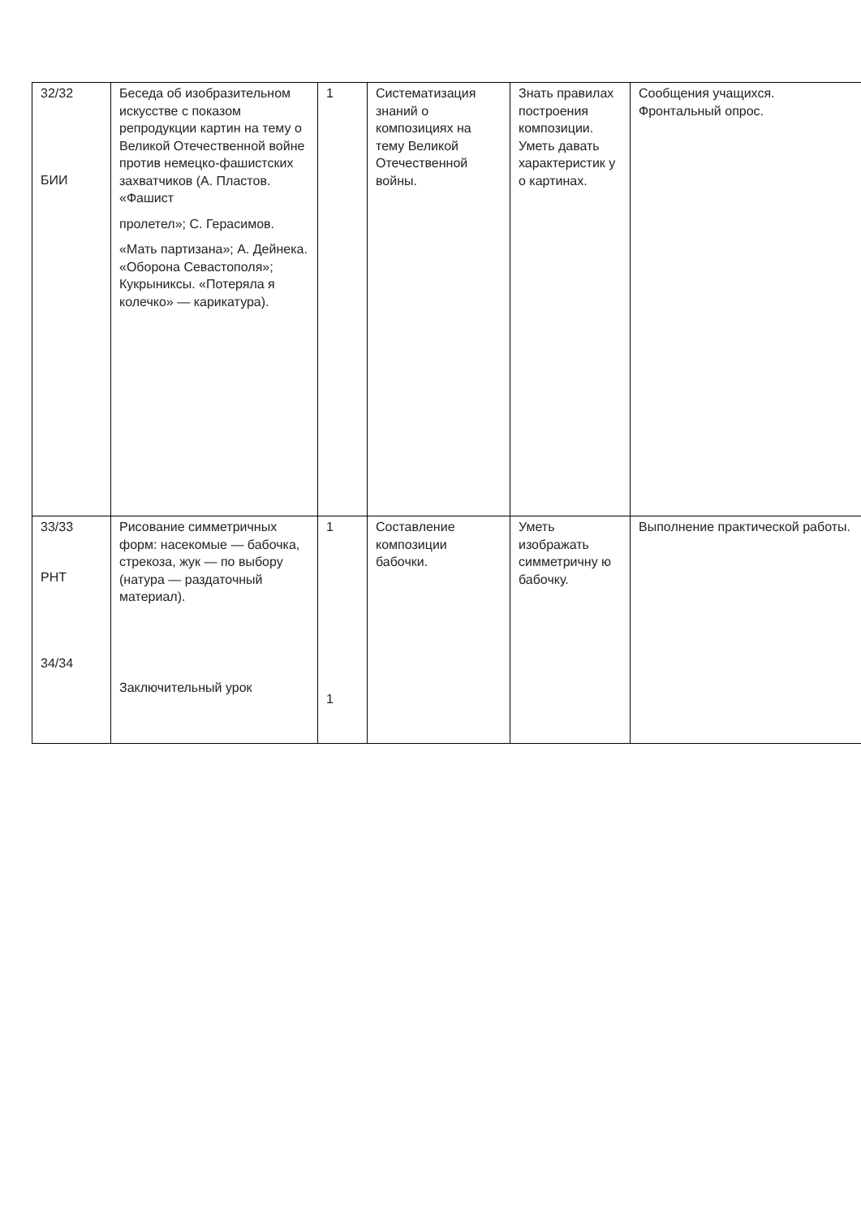| 32/32 БИИ | Беседа об изобразительном искусстве с показом репродукции картин на тему о Великой Отечественной войне против немецко-фашистских захватчиков (А. Пластов. «Фашист пролетел»; С. Герасимов. «Мать партизана»; А. Дейнека. «Оборона Севастополя»; Кукрыниксы. «Потеряла я колечко» — карикатура). | 1 | Систематизация знаний о композициях на тему Великой Отечественной войны. | Знать правилах построения композиции. Уметь давать характеристик у о картинах. | Сообщения учащихся. Фронтальный опрос. |
| 33/33 РНТ 34/34 | Рисование симметричных форм: насекомые — бабочка, стрекоза, жук — по выбору (натура — раздаточный материал). Заключительный урок | 1 1 | Составление композиции бабочки. | Уметь изображать симметричну ю бабочку. | Выполнение практической работы. |